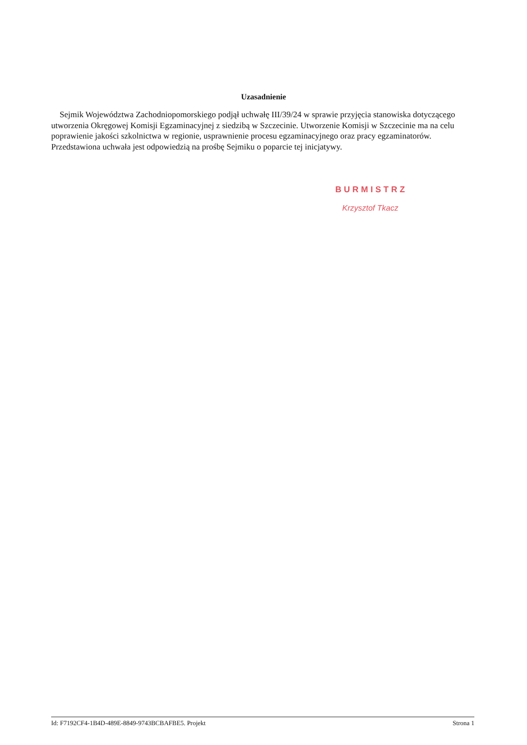Uzasadnienie
Sejmik Województwa Zachodniopomorskiego podjął uchwałę III/39/24 w sprawie przyjęcia stanowiska dotyczącego utworzenia Okręgowej Komisji Egzaminacyjnej z siedzibą w Szczecinie. Utworzenie Komisji w Szczecinie ma na celu poprawienie jakości szkolnictwa w regionie, usprawnienie procesu egzaminacyjnego oraz pracy egzaminatorów.
Przedstawiona uchwała jest odpowiedzią na prośbę Sejmiku o poparcie tej inicjatywy.
BURMISTRZ
Krzysztof Tkacz
Id: F7192CF4-1B4D-489E-8849-9743BCBAFBE5. Projekt Strona 1